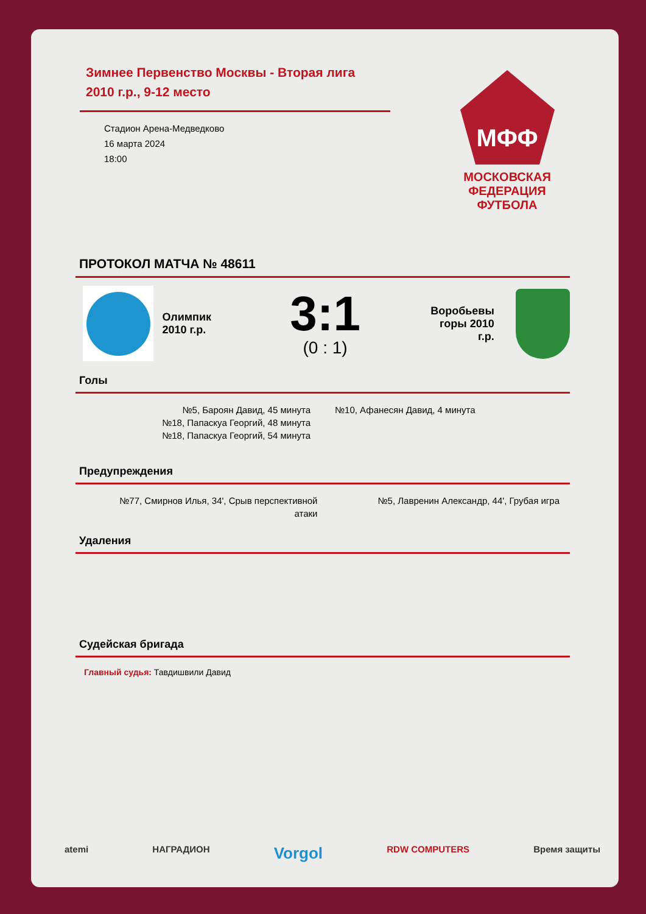Зимнее Первенство Москвы - Вторая лига
2010 г.р., 9-12 место
Стадион Арена-Медведково
16 марта 2024
18:00
МФФ
МОСКОВСКАЯ ФЕДЕРАЦИЯ ФУТБОЛА
ПРОТОКОЛ МАТЧА № 48611
Олимпик
2010 г.р.
3:1
(0 : 1)
Воробьевы
горы 2010
г.р.
Голы
№5, Бароян Давид, 45 минута
№18, Папаскуа Георгий, 48 минута
№18, Папаскуа Георгий, 54 минута
№10, Афанесян Давид, 4 минута
Предупреждения
№77, Смирнов Илья, 34', Срыв перспективной атаки
№5, Лавренин Александр, 44', Грубая игра
Удаления
Судейская бригада
Главный судья: Тавдишвили Давид
atemi НАГРАДИОН Vorgol RDW COMPUTERS Время защиты